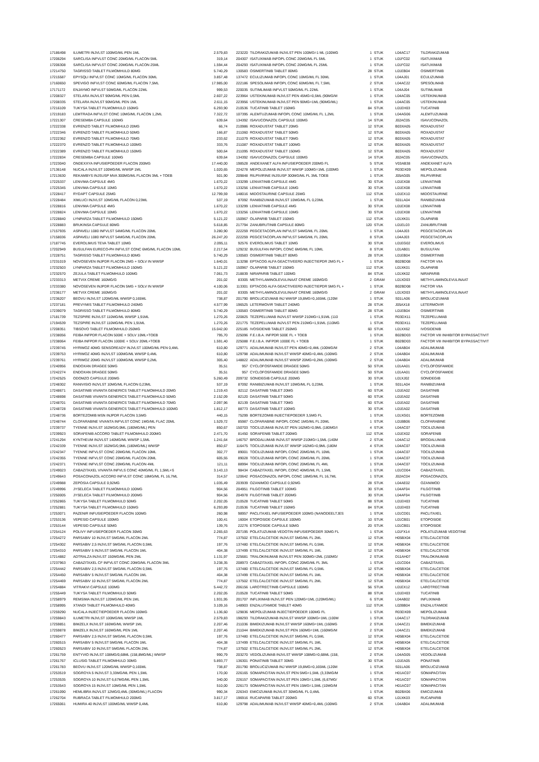| 17186498 | ILUMETRI INJVLST 100MG/ML PEN 1ML | 2.579,83 | 223220 | TILDRAKIZUMAB INJVLST PEN 100MG=1 ML (100MG | 1 | STUK | L04AC17 | TILDRAKIZUMAB |
| 17206294 | SARCLISA INFVLST CONC 20MG/ML FLACON 5ML | 319,14 | 204307 | ISATUXIMAB INFOPL CONC 20MG/ML FL 5ML | 1 | STUK | L01FC02 | ISATUXIMAB |
| 17206308 | SARCLISA INFVLST CONC 20MG/ML FLACON 25ML | 1.594,44 | 204293 | ISATUXIMAB INFOPL CONC 20MG/ML FL 25ML | 1 | STUK | L01FC02 | ISATUXIMAB |
| 17214750 | TAGRISSO TABLET FILMOMHULD 80MG | 5.740,29 | 130583 | OSIMERTINIB TABLET 80MG | 28 | STUK | L01EB04 | OSIMERTINIB |
| 17215587 | EPYSQLI INFVLST CONC 10MG/ML FLACON 30ML | 3.857,48 | 137472 | ECULIZUMAB INFOPL CONC 10MG/ML FL 30ML | 1 | STUK | L04AJ01 | ECULIZUMAB |
| 17160650 | SPEVIGO INFVLST CONC 60MG/ML FLACON 7,5ML | 17.985,00 | 222186 | SPESOLIMAB INFOPL CONC 60MG/ML FL 7,5ML | 2 | STUK | L04AC22 | SPESOLIMAB |
| 17171172 | ENJAYMO INFVLST 50MG/ML FLACON 22ML | 999,53 | 220035 | SUTIMLIMAB INFVLST 50MG/ML FL 22ML | 1 | STUK | L04AJ04 | SUTIMLIMAB |
| 17208327 | STELARA INJVLST 90MG/ML PEN 0,5ML | 2.607,22 | 223964 | USTEKINUMAB INJVLST PEN 45MG=0,5ML (90MG/M | 1 | STUK | L04AC05 | USTEKINUMAB |
| 17208335 | STELARA INJVLST 90MG/ML PEN 1ML | 2.611,15 | 223956 | USTEKINUMAB INJVLST PEN 90MG=1ML (90MG/ML) | 1 | STUK | L04AC05 | USTEKINUMAB |
| 17216109 | TUKYSA TABLET FILMOMHULD 150MG | 6.293,90 | 210536 | TUCATINIB TABLET 150MG | 84 | STUK | L01EH03 | TUCATINIB |
| 17219183 | LEMTRADA INFVLST CONC 10MG/ML FLACON 1,2ML | 7.322,72 | 107395 | ALEMTUZUMAB INFOPL CONC 10MG/ML FL 1,2ML | 1 | STUK | L04AG06 | ALEMTUZUMAB |
| 17221307 | CRESEMBA CAPSULE 100MG | 639,64 | 134392 | ISAVUCONAZOL CAPSULE 100MG | 14 | STUK | J02AC05 | ISAVUCONAZOL |
| 17222338 | EVRENZO TABLET FILMOMHULD 20MG | 66,74 | 210986 | ROXADUSTAT TABLET 20MG | 12 | STUK | B03XA05 | ROXADUSTAT |
| 17222346 | EVRENZO TABLET FILMOMHULD 50MG | 166,87 | 211060 | ROXADUSTAT TABLET 50MG | 12 | STUK | B03XA05 | ROXADUSTAT |
| 17222362 | EVRENZO TABLET FILMOMHULD 70MG | 233,62 | 211079 | ROXADUSTAT TABLET 70MG | 12 | STUK | B03XA05 | ROXADUSTAT |
| 17222370 | EVRENZO TABLET FILMOMHULD 100MG | 333,76 | 211087 | ROXADUSTAT TABLET 100MG | 12 | STUK | B03XA05 | ROXADUSTAT |
| 17222389 | EVRENZO TABLET FILMOMHULD 150MG | 500,64 | 211095 | ROXADUSTAT TABLET 150MG | 12 | STUK | B03XA05 | ROXADUSTAT |
| 17222834 | CRESEMBA CAPSULE 100MG | 639,64 | 134392 | ISAVUCONAZOL CAPSULE 100MG | 14 | STUK | J02AC05 | ISAVUCONAZOL |
| 17223040 | ONDEXXYA INFUSIEPOEDER FLACON 200MG | 17.440,00 | 198528 | ANDEXANET ALFA INFUSIEPOEDER 200MG FL | 5 | STUK | V03AB38 | ANDEXANET ALFA |
| 17136148 | NUCALA INJVLST 100MG/ML WWSP 1ML | 1.020,65 | 224278 | MEPOLIZUMAB INJVLST WWSP 100MG=1ML (100MG | 1 | STUK | R03DX09 | MEPOLIZUMAB |
| 17213630 | REKAMBYS INJSUSP MVA 300MG/ML FLACON 3ML + TOEB | 501,90 | 209848 | RILPIVIRINE INJSUSP 300MG/ML FL 3ML TOEB | 1 | STUK | J05AG05 | RILPIVIRINE |
| 17225337 | LENVIMA CAPSULE 4MG | 1.670,22 | 133299 | LENVATINIB CAPSULE 4MG | 30 | STUK | L01EX08 | LENVATINIB |
| 17225345 | LENVIMA CAPSULE 10MG | 1.670,22 | 133256 | LENVATINIB CAPSULE 10MG | 30 | STUK | L01EX08 | LENVATINIB |
| 17228417 | RYDAPT CAPSULE 25MG | 12.799,59 | 148016 | MIDOSTAURINE CAPSULE 25MG | 112 | STUK | L01EX10 | MIDOSTAURINE |
| 17228484 | XIMLUCI INJVLST 10MG/ML FLACON 0,23ML | 537,19 | 87092 | RANIBIZUMAB INJVLST 10MG/ML FL 0,23ML | 1 | STUK | S01LA04 | RANIBIZUMAB |
| 17228816 | LENVIMA CAPSULE 4MG | 1.670,22 | 133299 | LENVATINIB CAPSULE 4MG | 30 | STUK | L01EX08 | LENVATINIB |
| 17228824 | LENVIMA CAPSULE 10MG | 1.670,22 | 133256 | LENVATINIB CAPSULE 10MG | 30 | STUK | L01EX08 | LENVATINIB |
| 17228840 | LYNPARZA TABLET FILMOMHULD 150MG | 5.121,22 | 150967 | OLAPARIB TABLET 150MG | 112 | STUK | L01XK01 | OLAPARIB |
| 17228883 | BRUKINSA CAPSULE 80MG | 5.618,85 | 217794 | ZANUBRUTINIB CAPSULE 80MG | 120 | STUK | L01EL03 | ZANUBRUTINIB |
| 17157935 | ASPAVELI 1080 INFVLST 54MG/ML FLACON 20ML | 3.280,90 | 222259 | PEGCETACOPLAN INFVLST 54MG/ML FL 20ML | 1 | STUK | L04AJ03 | PEGCETACOPLAN |
| 17158036 | ASPAVELI 1080 INFVLST 54MG/ML FLACON 20ML | 26.247,20 | 222259 | PEGCETACOPLAN INFVLST 54MG/ML FL 20ML | 8 | STUK | L04AJ03 | PEGCETACOPLAN |
| 17187745 | EVEROLIMUS TEVA TABLET 10MG | 2.095,11 | 92576 | EVEROLIMUS TABLET 10MG | 30 | STUK | L01EG02 | EVEROLIMUS |
| 17202949 | BUSULFAN EURECO-PH INFVLST CONC 6MG/ML FLACON 10ML | 2.217,54 | 129232 | BUSULFAN INFOPL CONC 6MG/ML FL 10ML | 8 | STUK | L01AB01 | BUSULFAN |
| 17228751 | TAGRISSO TABLET FILMOMHULD 80MG | 5.740,29 | 130583 | OSIMERTINIB TABLET 80MG | 28 | STUK | L01EB04 | OSIMERTINIB |
| 17231019 | NOVOSEVEN INJPDR FLACON 2MG + SOLV IN WWSP | 1.640,01 | 113298 | EPTACOG ALFA GEACTIVEERD INJECTIEPDR 2MG FL + | 1 | STUK | B02BD08 | FACTOR VIIA |
| 17232503 | LYNPARZA TABLET FILMOMHULD 150MG | 5.121,22 | 150967 | OLAPARIB TABLET 150MG | 112 | STUK | L01XK01 | OLAPARIB |
| 17232570 | ZEJULA TABLET FILMOMHULD 100MG | 7.061,73 | 218839 | NIRAPARIB TABLET 100MG | 84 | STUK | L01XK02 | NIRAPARIB |
| 17233313 | METVIX CREME 160MG/G | 201,02 | 83305 | METHYLAMINOLEVULINAAT CREME 160MG/G | 2 | GRAM | L01XD03 | METHYLAMINOLEVULINAAT |
| 17233380 | NOVOSEVEN INJPDR FLACON 5MG + SOLV IN WWSP | 4.100,06 | 113301 | EPTACOG ALFA GEACTIVEERD INJECTIEPDR 5MG FL + | 1 | STUK | B02BD08 | FACTOR VIIA |
| 17236177 | METVIX CREME 160MG/G | 201,02 | 83305 | METHYLAMINOLEVULINAAT CREME 160MG/G | 2 | GRAM | L01XD03 | METHYLAMINOLEVULINAAT |
| 17236207 | BEOVU INJVLST 120MG/ML WWSP 0,165ML | 738,87 | 201790 | BROLUCIZUMAB INJ WWSP 19,8MG=0,165ML (120M | 1 | STUK | S01LA06 | BROLUCIZUMAB |
| 17237181 | PREVYMIS TABLET FILMOMHULD 240MG | 4.577,99 | 196525 | LETERMOVIR TABLET 240MG | 28 | STUK | J05AX18 | LETERMOVIR |
| 17239079 | TAGRISSO TABLET FILMOMHULD 80MG | 5.740,29 | 130583 | OSIMERTINIB TABLET 80MG | 28 | STUK | L01EB04 | OSIMERTINIB |
| 17181739 | TEZSPIRE INJVLST 110MG/ML WWSP 1,91ML | 1.270,26 | 220825 | TEZEPELUMAB INJVLST WWSP 210MG=1,91ML (110 | 1 | STUK | R03DX11 | TEZEPELUMAB |
| 17194539 | TEZSPIRE INJVLST 110MG/ML PEN 1,91ML | 1.270,26 | 221775 | TEZEPELUMAB INJVLST PEN 210MG=1,91ML (110MG | 1 | STUK | R03DX11 | TEZEPELUMAB |
| 17208351 | TIBSOVO TABLET FILMOMHULD 250MG | 15.042,00 | 225185 | IVOSIDENIB TABLET 250MG | 60 | STUK | L01XX62 | IVOSIDENIB |
| 17238056 | FEIBA INFPDR FLACON 500IE + SOLV 10ML+TOEB | 795,70 | 225096 | F.E.I.B.A. INFPDR 500E FL + TOEB | 1 | STUK | B02BD03 | FACTOR VIII INHIBITOR BYPASSACTIVIT |
| 17238064 | FEIBA INFPDR FLACON 1000IE + SOLV 20ML+TOEB | 1.591,40 | 225088 | F.E.I.B.A. INFPDR 1000E FL + TOEB | 1 | STUK | B02BD03 | FACTOR VIII INHIBITOR BYPASSACTIVIT |
| 17239745 | HYRIMOZ 40MG SENSOREADY INJVLST 100MG/ML PEN 0,4ML | 610,80 | 129771 | ADALIMUMAB INJVLST PEN 40MG=0,4ML (100MG/M | 2 | STUK | L04AB04 | ADALIMUMAB |
| 17239753 | HYRIMOZ 40MG INJVLST 100MG/ML WWSP 0,4ML | 610,80 | 129798 | ADALIMUMAB INJVLST WWSP 40MG=0,4ML (100MG | 2 | STUK | L04AB04 | ADALIMUMAB |
| 17239761 | HYRIMOZ 20MG INJVLST 100MG/ML WWSP 0,2ML | 305,40 | 148822 | ADALIMUMAB INJVLST WWSP 20MG=0,2ML (100MG | 2 | STUK | L04AB04 | ADALIMUMAB |
| 17240956 | ENDOXAN DRAGEE 50MG | 35,51 | 957 | CYCLOFOSFAMIDE DRAGEE 50MG | 50 | STUK | L01AA01 | CYCLOFOSFAMIDE |
| 17242274 | ENDOXAN DRAGEE 50MG | 35,51 | 957 | CYCLOFOSFAMIDE DRAGEE 50MG | 50 | STUK | L01AA01 | CYCLOFOSFAMIDE |
| 17242525 | ODOMZO CAPSULE 200MG | 5.260,49 | 209732 | SONIDEGIB CAPSULE 200MG | 30 | STUK | L01XJ02 | SONIDEGIB |
| 17248302 | RANIVISIO INJVLST 10MG/ML FLACON 0,23ML | 537,19 | 87092 | RANIBIZUMAB INJVLST 10MG/ML FL 0,23ML | 1 | STUK | S01LA04 | RANIBIZUMAB |
| 17248671 | DASATINIB VIVANTA GENERICS TABLET FILMOMHULD 20MG | 1.219,43 | 82112 | DASATINIB TABLET 20MG | 60 | STUK | L01EA02 | DASATINIB |
| 17248698 | DASATINIB VIVANTA GENERICS TABLET FILMOMHULD 50MG | 2.152,09 | 82120 | DASATINIB TABLET 50MG | 60 | STUK | L01EA02 | DASATINIB |
| 17248701 | DASATINIB VIVANTA GENERICS TABLET FILMOMHULD 70MG | 2.097,96 | 82139 | DASATINIB TABLET 70MG | 60 | STUK | L01EA02 | DASATINIB |
| 17248728 | DASATINIB VIVANTA GENERICS TABLET FILMOMHULD 100MG | 1.812,17 | 88773 | DASATINIB TABLET 100MG | 30 | STUK | L01EA02 | DASATINIB |
| 17248736 | BORTEZOMIB MSN INJPDR FLACON 3,5MG | 440,15 | 75299 | BORTEZOMIB INJECTIEPOEDER 3,5MG FL | 1 | STUK | L01XG01 | BORTEZOMIB |
| 17248744 | CLOFARABINE VIVANTA INFVLST CONC 1MG/ML FLAC 20ML | 1.529,72 | 85987 | CLOFARABINE INFOPL CONC 1MG/ML FL 20ML | 1 | STUK | L01BB06 | CLOFARABINE |
| 17239737 | TYENNE INJVLST 162MG/0,9ML (180MG/ML) PEN | 850,67 | 150703 | TOCILIZUMAB INJVLST PEN 162MG=0,9ML (180MG/I | 4 | STUK | L04AC07 | TOCILIZUMAB |
| 17239923 | SORAFENIB ACCORD TABLET FILMOMHULD 200MG | 2.471,70 | 81450 | SORAFENIB TABLET 200MG | 112 | STUK | L01EX02 | SORAFENIB |
| 17241294 | KYNTHEUM INJVLST 140MG/ML WWSP 1,5ML | 1.241,64 | 146757 | BRODALUMAB INJVLST WWSP 210MG=1,5ML (140M | 2 | STUK | L04AC12 | BRODALUMAB |
| 17242339 | TYENNE INJVLST 162MG/0,9ML (180MG/ML) WWSP | 850,67 | 116475 | TOCILIZUMAB INJVLST WWSP 162MG=0,9ML (180M | 4 | STUK | L04AC07 | TOCILIZUMAB |
| 17242347 | TYENNE INFVLST CONC 20MG/ML FLACON 10ML | 302,77 | 89001 | TOCILIZUMAB INFOPL CONC 20MG/ML FL 10ML | 1 | STUK | L04AC07 | TOCILIZUMAB |
| 17242355 | TYENNE INFVLST CONC 20MG/ML FLACON 20ML | 605,55 | 89028 | TOCILIZUMAB INFOPL CONC 20MG/ML FL 20ML | 1 | STUK | L04AC07 | TOCILIZUMAB |
| 17242371 | TYENNE INFVLST CONC 20MG/ML FLACON 4ML | 121,11 | 88994 | TOCILIZUMAB INFOPL CONC 20MG/ML FL 4ML | 1 | STUK | L04AC07 | TOCILIZUMAB |
| 17249023 | CABAZITAXEL VIVANTA INFVLS CONC 40MG/ML FL 1,5ML+S | 3.143,13 | 98434 | CABAZITAXEL INFOPL CONC 40MG/ML FL 1,5ML | 1 | STUK | L01CD04 | CABAZITAXEL |
| 17249643 | POSACONAZOL ACCORD INFVLST CONC 18MG/ML FL 16,7ML | 314,57 | 120642 | POSACONAZOL INFOPL CONC 18MG/ML FL 16,7ML | 1 | STUK | J02AC04 | POSACONAZOL |
| 17249988 | ZEPOSIA CAPSULE 0,92MG | 1.035,49 | 203939 | OZANIMOD CAPSULE 0,92MG | 28 | STUK | L04AE02 | OZANIMOD |
| 17249996 | JYSELECA TABLET FILMOMHULD 100MG | 904,56 | 204951 | FILGOTINIB TABLET 100MG | 30 | STUK | L04AF04 | FILGOTINIB |
| 17250005 | JYSELECA TABLET FILMOMHULD 200MG | 904,56 | 204978 | FILGOTINIB TABLET 200MG | 30 | STUK | L04AF04 | FILGOTINIB |
| 17252865 | TUKYSA TABLET FILMOMHULD 50MG | 2.202,05 | 210528 | TUCATINIB TABLET 50MG | 88 | STUK | L01EH03 | TUCATINIB |
| 17252881 | TUKYSA TABLET FILMOMHULD 150MG | 6.293,89 | 210536 | TUCATINIB TABLET 150MG | 84 | STUK | L01EH03 | TUCATINIB |
| 17253071 | PAZENIR INFUSIEPOEDER FLACON 100MG | 260,98 | 98957 | PACLITAXEL INFUSIEPOEDER 100MG (NANODEELTJES | 1 | STUK | L01CD01 | PACLITAXEL |
| 17253136 | VEPESID CAPSULE 100MG | 100,41 | 16004 | ETOPOSIDE CAPSULE 100MG | 10 | STUK | L01CB01 | ETOPOSIDE |
| 17253144 | VEPESID CAPSULE 50MG | 139,76 | 22276 | ETOPOSIDE CAPSULE 50MG | 20 | STUK | L01CB01 | ETOPOSIDE |
| 17254124 | POLIVY INFUSIEPOEDER FLACON 30MG | 2.265,63 | 207195 | POLATUZUMAB VEDOTIN INFUSIEPOEDER 30MG FL | 1 | STUK | L01FX14 | POLATUZUMAB VEDOTINE |
| 17254272 | PARSABIV 10 INJVLST 5MG/ML FLACON 2ML | 774,87 | 137502 | ETELCALCETIDE INJVLST 5MG/ML FL 2ML | 12 | STUK | H05BX04 | ETELCALCETIDE |
| 17254302 | PARSABIV 2,5 INJVLST 5MG/ML FLACON 0,5ML | 197,76 | 137480 | ETELCALCETIDE INJVLST 5MG/ML FL 0,5ML | 12 | STUK | H05BX04 | ETELCALCETIDE |
| 17254310 | PARSABIV 5 INJVLST 5MG/ML FLACON 1ML | 404,38 | 137499 | ETELCALCETIDE INJVLST 5MG/ML FL 1ML | 12 | STUK | H05BX04 | ETELCALCETIDE |
| 17214882 | ADTRALZA INJVLST 150MG/ML PEN 2ML | 1.131,97 | 225681 | TRALOKINUMAB INJVLST PEN 300MG=2ML (150MG/ | 2 | STUK | D11AH07 | TRALOKINUMAB |
| 17237963 | CABAZITAXEL CF INFVLST CONC 20MG/ML FLACON 3ML | 3.238,35 | 208973 | CABAZITAXEL INFOPL CONC 20MG/ML FL 3ML | 1 | STUK | L01CD04 | CABAZITAXEL |
| 17254442 | PARSABIV 2,5 INJVLST 5MG/ML FLACON 0,5ML | 197,76 | 137480 | ETELCALCETIDE INJVLST 5MG/ML FL 0,5ML | 12 | STUK | H05BX04 | ETELCALCETIDE |
| 17254450 | PARSABIV 5 INJVLST 5MG/ML FLACON 1ML | 404,38 | 137499 | ETELCALCETIDE INJVLST 5MG/ML FL 1ML | 12 | STUK | H05BX04 | ETELCALCETIDE |
| 17254469 | PARSABIV 10 INJVLST 5MG/ML FLACON 2ML | 774,87 | 137502 | ETELCALCETIDE INJVLST 5MG/ML FL 2ML | 12 | STUK | H05BX04 | ETELCALCETIDE |
| 17254884 | VITRAKVI CAPSULE 100MG | 5.442,72 | 206156 | LAROTRECTINIB CAPSULE 100MG | 56 | STUK | L01EX12 | LAROTRECTINIB |
| 17255449 | TUKYSA TABLET FILMOMHULD 50MG | 2.202,05 | 210528 | TUCATINIB TABLET 50MG | 88 | STUK | L01EH03 | TUCATINIB |
| 17258979 | REMSIMA INJVLST 120MG/ML PEN 1ML | 1.931,95 | 201707 | INFLIXIMAB INJVLST PEN 120MG=1ML (120MG/ML) | 6 | STUK | L04AB02 | INFLIXIMAB |
| 17258995 | XTANDI TABLET FILMOMHULD 40MG | 3.109,16 | 148903 | ENZALUTAMIDE TABLET 40MG | 112 | STUK | L02BB04 | ENZALUTAMIDE |
| 17259290 | NUCALA INJECTIEPOEDER FLACON 100MG | 1.136,60 | 129836 | MEPOLIZUMAB INJECTIEPOEDER 100MG FL | 1 | STUK | R03DX09 | MEPOLIZUMAB |
| 17259843 | ILUMETRI INJVLST 100MG/ML WWSP 1ML | 2.579,83 | 198293 | TILDRAKIZUMAB INJVLST WWSP 100MG=1ML (100M | 1 | STUK | L04AC17 | TILDRAKIZUMAB |
| 17259851 | BIMZELX INJVLST 160MG/ML WWSP 1ML | 2.207,46 | 211036 | BIMEKIZUMAB INJVLST WWSP 160MG=1ML (160MG | 2 | STUK | L04AC21 | BIMEKIZUMAB |
| 17259878 | BIMZELX INJVLST 160MG/ML PEN 1ML | 2.207,46 | 211044 | BIMEKIZUMAB INJVLST PEN 160MG=1ML (160MG/M | 2 | STUK | L04AC21 | BIMEKIZUMAB |
| 17260477 | PARSABIV 2,5 INJVLST 5MG/ML FLACON 0,5ML | 197,76 | 137480 | ETELCALCETIDE INJVLST 5MG/ML FL 0,5ML | 12 | STUK | H05BX04 | ETELCALCETIDE |
| 17260515 | PARSABIV 5 INJVLST 5MG/ML FLACON 1ML | 404,38 | 137499 | ETELCALCETIDE INJVLST 5MG/ML FL 1ML | 12 | STUK | H05BX04 | ETELCALCETIDE |
| 17260523 | PARSABIV 10 INJVLST 5MG/ML FLACON 2ML | 774,87 | 137502 | ETELCALCETIDE INJVLST 5MG/ML FL 2ML | 12 | STUK | H05BX04 | ETELCALCETIDE |
| 17261759 | ENTYVIO INJVLST 108MG/0,68ML (158,8MG/ML) WWSP | 990,79 | 203270 | VEDOLIZUMAB INJVLST WWSP 108MG=0,68ML (158, | 2 | STUK | L04AG05 | VEDOLIZUMAB |
| 17261767 | ICLUSIG TABLET FILMOMHULD 30MG | 5.893,77 | 136301 | PONATINIB TABLET 30MG | 30 | STUK | L01EA05 | PONATINIB |
| 17261783 | BEOVU INJVLST 120MG/ML WWSP 0,165ML | 738,87 | 201790 | BROLUCIZUMAB INJ WWSP 19,8MG=0,165ML (120M | 1 | STUK | S01LA06 | BROLUCIZUMAB |
| 17253519 | SOGROYA 5 INJVLST 3,33MG/ML PEN 1,5ML | 170,00 | 226165 | SOMAPACITAN INJVLST PEN 5MG=1,5ML (3,33MG/M | 1 | STUK | H01AC07 | SOMAPACITAN |
| 17253535 | SOGROYA 10 INJVLST 6,67MG/ML PEN 1,5ML | 340,00 | 226157 | SOMAPACITAN INJVLST PEN 10MG=1,5ML (6,67MG/ | 1 | STUK | H01AC07 | SOMAPACITAN |
| 17253543 | SOGROYA 15 INJVLST 10MG/ML PEN 1,5ML | 510,00 | 226173 | SOMAPACITAN INJVLST PEN 15MG=1,5ML (10MG/M | 1 | STUK | H01AC07 | SOMAPACITAN |
| 17261090 | HEMLIBRA INJVLST 12MG/0,4ML (30MG/ML) FLACON | 990,34 | 226343 | EMICIZUMAB INJVLST 30MG/ML FL 0,4ML | 1 | STUK | B02BX06 | EMICIZUMAB |
| 17262704 | RUBRACA TABLET FILMOMHULD 200MG | 3.817,17 | 196916 | RUCAPARIB TABLET 200MG | 60 | STUK | L01XK03 | RUCAPARIB |
| 17265061 | HUMIRA 40 INJVLST 100MG/ML WWSP 0,4ML | 610,80 | 129798 | ADALIMUMAB INJVLST WWSP 40MG=0,4ML (100MG | 2 | STUK | L04AB04 | ADALIMUMAB |